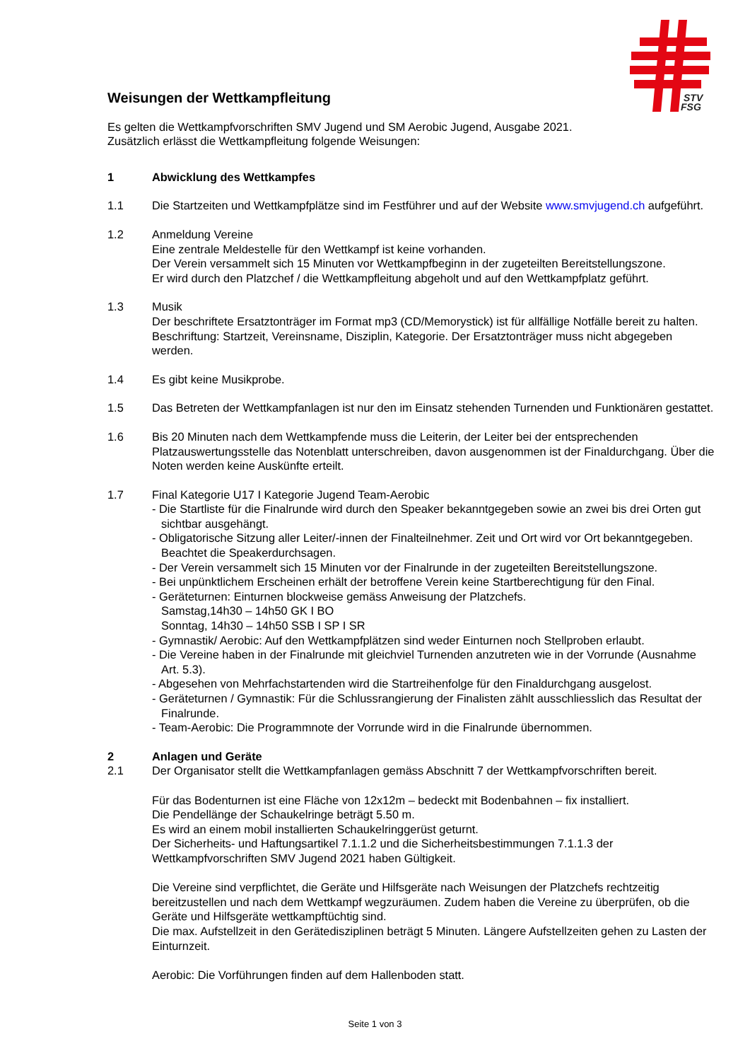STV
FSG
Weisungen der Wettkampfleitung
Es gelten die Wettkampfvorschriften SMV Jugend und SM Aerobic Jugend, Ausgabe 2021.
Zusätzlich erlässt die Wettkampfleitung folgende Weisungen:
1 Abwicklung des Wettkampfes
1.1 Die Startzeiten und Wettkampfplätze sind im Festführer und auf der Website www.smvjugend.ch aufgeführt.
1.2 Anmeldung Vereine
Eine zentrale Meldestelle für den Wettkampf ist keine vorhanden.
Der Verein versammelt sich 15 Minuten vor Wettkampfbeginn in der zugeteilten Bereitstellungszone.
Er wird durch den Platzchef / die Wettkampfleitung abgeholt und auf den Wettkampfplatz geführt.
1.3 Musik
Der beschriftete Ersatztonträger im Format mp3 (CD/Memorystick) ist für allfällige Notfälle bereit zu halten. Beschriftung: Startzeit, Vereinsname, Disziplin, Kategorie. Der Ersatztonträger muss nicht abgegeben werden.
1.4 Es gibt keine Musikprobe.
1.5 Das Betreten der Wettkampfanlagen ist nur den im Einsatz stehenden Turnenden und Funktionären gestattet.
1.6 Bis 20 Minuten nach dem Wettkampfende muss die Leiterin, der Leiter bei der entsprechenden Platzauswertungsstelle das Notenblatt unterschreiben, davon ausgenommen ist der Finaldurchgang. Über die Noten werden keine Auskünfte erteilt.
1.7 Final Kategorie U17 I Kategorie Jugend Team-Aerobic
- Die Startliste für die Finalrunde wird durch den Speaker bekanntgegeben sowie an zwei bis drei Orten gut sichtbar ausgehängt.
- Obligatorische Sitzung aller Leiter/-innen der Finalteilnehmer. Zeit und Ort wird vor Ort bekanntgegeben. Beachtet die Speakerdurchsagen.
- Der Verein versammelt sich 15 Minuten vor der Finalrunde in der zugeteilten Bereitstellungszone.
- Bei unpünktlichem Erscheinen erhält der betroffene Verein keine Startberechtigung für den Final.
- Geräteturnen: Einturnen blockweise gemäss Anweisung der Platzchefs.
Samstag,14h30 – 14h50 GK I BO
Sonntag, 14h30 – 14h50 SSB I SP I SR
- Gymnastik/ Aerobic: Auf den Wettkampfplätzen sind weder Einturnen noch Stellproben erlaubt.
- Die Vereine haben in der Finalrunde mit gleichviel Turnenden anzutreten wie in der Vorrunde (Ausnahme Art. 5.3).
- Abgesehen von Mehrfachstartenden wird die Startreihenfolge für den Finaldurchgang ausgelost.
- Geräteturnen / Gymnastik: Für die Schlussrangierung der Finalisten zählt ausschliesslich das Resultat der Finalrunde.
- Team-Aerobic: Die Programmnote der Vorrunde wird in die Finalrunde übernommen.
2 Anlagen und Geräte
2.1 Der Organisator stellt die Wettkampfanlagen gemäss Abschnitt 7 der Wettkampfvorschriften bereit.
Für das Bodenturnen ist eine Fläche von 12x12m – bedeckt mit Bodenbahnen – fix installiert.
Die Pendellänge der Schaukelringe beträgt 5.50 m.
Es wird an einem mobil installierten Schaukelringgerüst geturnt.
Der Sicherheits- und Haftungsartikel 7.1.1.2 und die Sicherheitsbestimmungen 7.1.1.3 der Wettkampfvorschriften SMV Jugend 2021 haben Gültigkeit.
Die Vereine sind verpflichtet, die Geräte und Hilfsgeräte nach Weisungen der Platzchefs rechtzeitig bereitzustellen und nach dem Wettkampf wegzuräumen. Zudem haben die Vereine zu überprüfen, ob die Geräte und Hilfsgeräte wettkampftüchtig sind.
Die max. Aufstellzeit in den Gerätedisziplinen beträgt 5 Minuten. Längere Aufstellzeiten gehen zu Lasten der Einturnzeit.
Aerobic: Die Vorführungen finden auf dem Hallenboden statt.
Seite 1 von 3